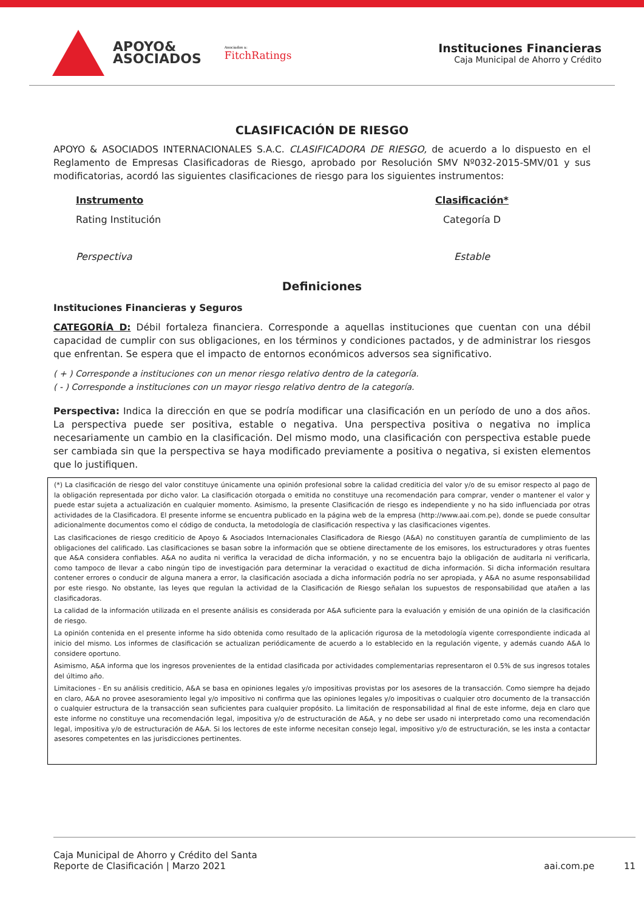APOYO&
ASOCIADOS
Asociados a:
FitchRatings
Instituciones Financieras
Caja Municipal de Ahorro y Crédito
CLASIFICACIÓN DE RIESGO
APOYO & ASOCIADOS INTERNACIONALES S.A.C. CLASIFICADORA DE RIESGO, de acuerdo a lo dispuesto en el Reglamento de Empresas Clasificadoras de Riesgo, aprobado por Resolución SMV Nº032-2015-SMV/01 y sus modificatorias, acordó las siguientes clasificaciones de riesgo para los siguientes instrumentos:
| Instrumento | Clasificación* |
| --- | --- |
| Rating Institución | Categoría D |
| Perspectiva | Estable |
Definiciones
Instituciones Financieras y Seguros
CATEGORÍA D: Débil fortaleza financiera. Corresponde a aquellas instituciones que cuentan con una débil capacidad de cumplir con sus obligaciones, en los términos y condiciones pactados, y de administrar los riesgos que enfrentan. Se espera que el impacto de entornos económicos adversos sea significativo.
( + ) Corresponde a instituciones con un menor riesgo relativo dentro de la categoría.
( - ) Corresponde a instituciones con un mayor riesgo relativo dentro de la categoría.
Perspectiva: Indica la dirección en que se podría modificar una clasificación en un período de uno a dos años. La perspectiva puede ser positiva, estable o negativa. Una perspectiva positiva o negativa no implica necesariamente un cambio en la clasificación. Del mismo modo, una clasificación con perspectiva estable puede ser cambiada sin que la perspectiva se haya modificado previamente a positiva o negativa, si existen elementos que lo justifiquen.
(*) La clasificación de riesgo del valor constituye únicamente una opinión profesional sobre la calidad crediticia del valor y/o de su emisor respecto al pago de la obligación representada por dicho valor. La clasificación otorgada o emitida no constituye una recomendación para comprar, vender o mantener el valor y puede estar sujeta a actualización en cualquier momento. Asimismo, la presente Clasificación de riesgo es independiente y no ha sido influenciada por otras actividades de la Clasificadora. El presente informe se encuentra publicado en la página web de la empresa (http://www.aai.com.pe), donde se puede consultar adicionalmente documentos como el código de conducta, la metodología de clasificación respectiva y las clasificaciones vigentes.
Las clasificaciones de riesgo crediticio de Apoyo & Asociados Internacionales Clasificadora de Riesgo (A&A) no constituyen garantía de cumplimiento de las obligaciones del calificado. Las clasificaciones se basan sobre la información que se obtiene directamente de los emisores, los estructuradores y otras fuentes que A&A considera confiables. A&A no audita ni verifica la veracidad de dicha información, y no se encuentra bajo la obligación de auditarla ni verificarla, como tampoco de llevar a cabo ningún tipo de investigación para determinar la veracidad o exactitud de dicha información. Si dicha información resultara contener errores o conducir de alguna manera a error, la clasificación asociada a dicha información podría no ser apropiada, y A&A no asume responsabilidad por este riesgo. No obstante, las leyes que regulan la actividad de la Clasificación de Riesgo señalan los supuestos de responsabilidad que atañen a las clasificadoras.
La calidad de la información utilizada en el presente análisis es considerada por A&A suficiente para la evaluación y emisión de una opinión de la clasificación de riesgo.
La opinión contenida en el presente informe ha sido obtenida como resultado de la aplicación rigurosa de la metodología vigente correspondiente indicada al inicio del mismo. Los informes de clasificación se actualizan periódicamente de acuerdo a lo establecido en la regulación vigente, y además cuando A&A lo considere oportuno.
Asimismo, A&A informa que los ingresos provenientes de la entidad clasificada por actividades complementarias representaron el 0.5% de sus ingresos totales del último año.
Limitaciones - En su análisis crediticio, A&A se basa en opiniones legales y/o impositivas provistas por los asesores de la transacción. Como siempre ha dejado en claro, A&A no provee asesoramiento legal y/o impositivo ni confirma que las opiniones legales y/o impositivas o cualquier otro documento de la transacción o cualquier estructura de la transacción sean suficientes para cualquier propósito. La limitación de responsabilidad al final de este informe, deja en claro que este informe no constituye una recomendación legal, impositiva y/o de estructuración de A&A, y no debe ser usado ni interpretado como una recomendación legal, impositiva y/o de estructuración de A&A. Si los lectores de este informe necesitan consejo legal, impositivo y/o de estructuración, se les insta a contactar asesores competentes en las jurisdicciones pertinentes.
Caja Municipal de Ahorro y Crédito del Santa
Reporte de Clasificación | Marzo 2021
aai.com.pe 11